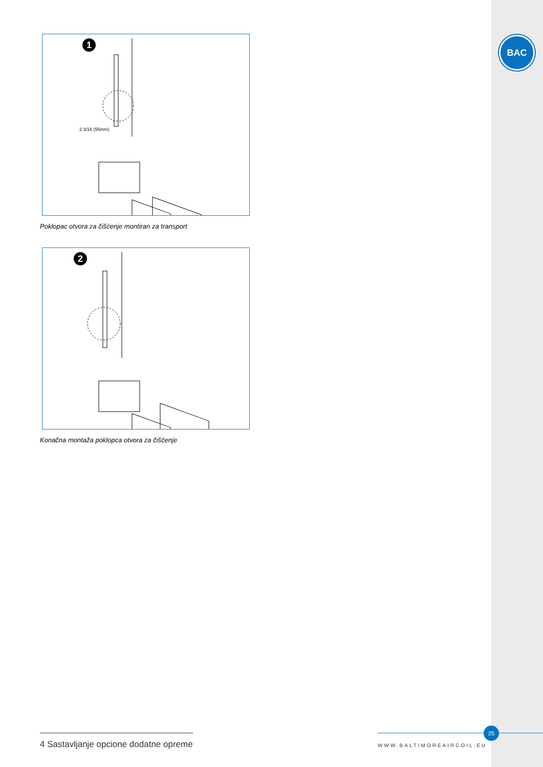BAC
1
2 3/16 (55mm)
Poklopac otvora za čišćenje montiran za transport
2
Konačna montaža poklopca otvora za čišćenje
4 Sastavljanje opcione dodatne opreme
25
WWW.BALTIMOREAIRCOIL.EU